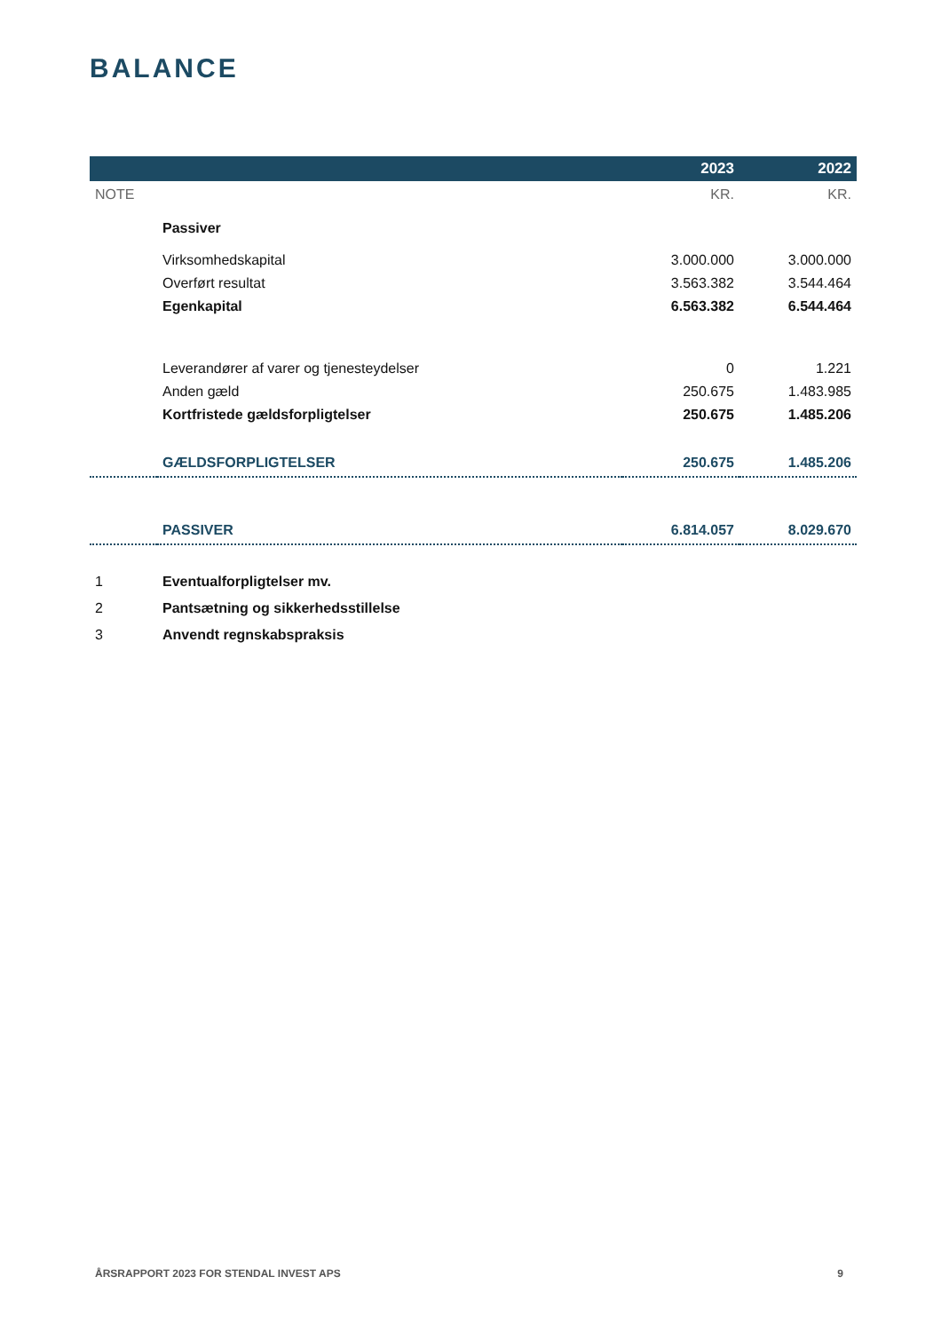BALANCE
| | | 2023 | 2022 |
| --- | --- | --- | --- |
| NOTE | | KR. | KR. |
| | Passiver | | |
| | Virksomhedskapital | 3.000.000 | 3.000.000 |
| | Overført resultat | 3.563.382 | 3.544.464 |
| | Egenkapital | 6.563.382 | 6.544.464 |
| | Leverandører af varer og tjenesteydelser | 0 | 1.221 |
| | Anden gæld | 250.675 | 1.483.985 |
| | Kortfristede gældsforpligtelser | 250.675 | 1.485.206 |
| | GÆLDSFORPLIGTELSER | 250.675 | 1.485.206 |
| | PASSIVER | 6.814.057 | 8.029.670 |
| 1 | Eventualforpligtelser mv. | | |
| 2 | Pantsætning og sikkerhedsstillelse | | |
| 3 | Anvendt regnskabspraksis | | |
ÅRSRAPPORT 2023 FOR STENDAL INVEST APS 9